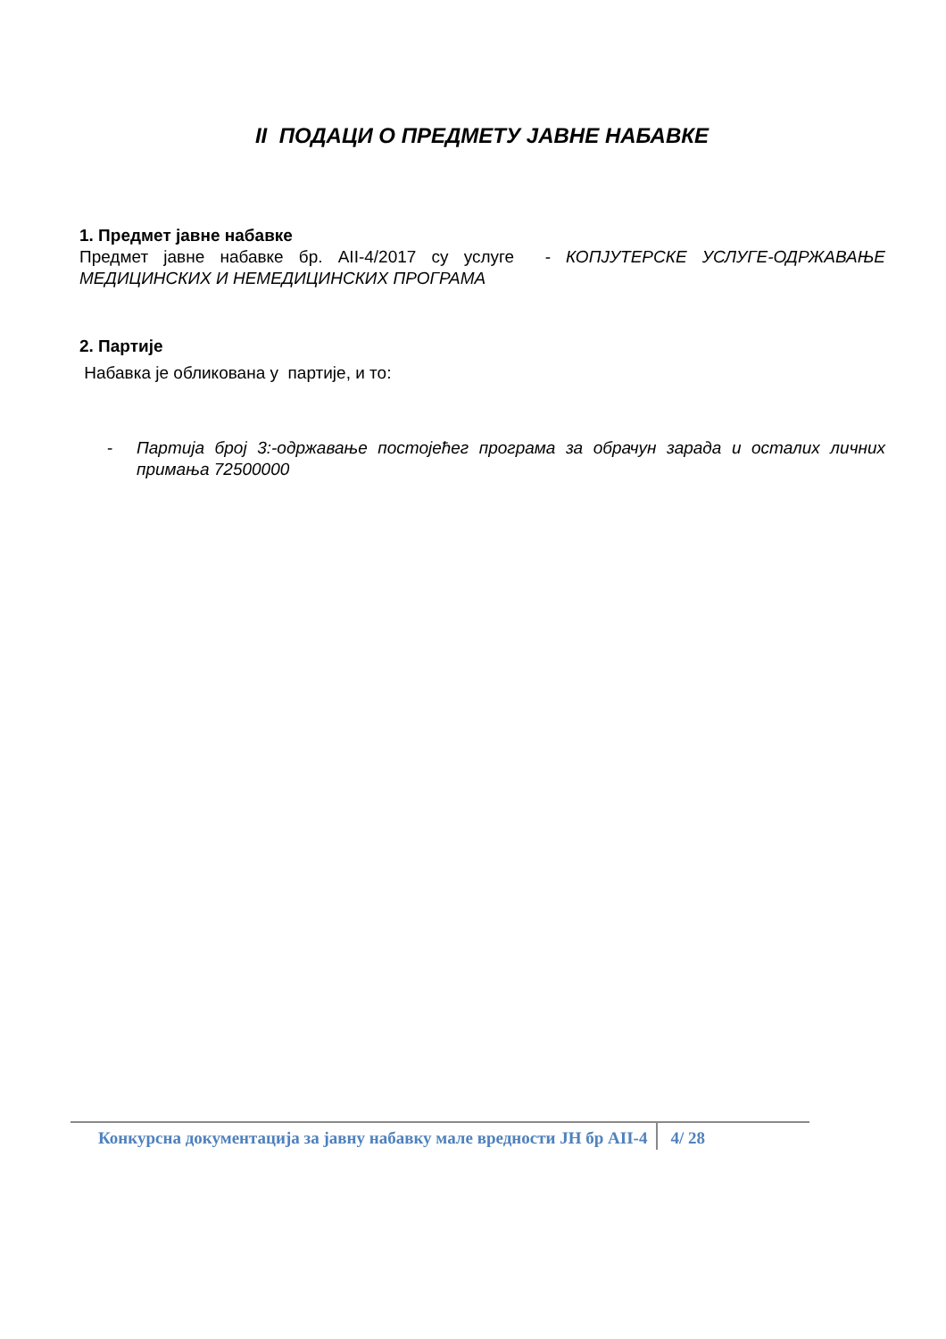II ПОДАЦИ О ПРЕДМЕТУ ЈАВНЕ НАБАВКЕ
1. Предмет јавне набавке
Предмет јавне набавке бр. АII-4/2017 су услуге - КОПЈУТЕРСКЕ УСЛУГЕ-ОДРЖАВАЊЕ МЕДИЦИНСКИХ И НЕМЕДИЦИНСКИХ ПРОГРАМА
2. Партије
Набавка је обликована у партије, и то:
- Партија број 3:-одржавање постојећег програма за обрачун зарада и осталих личних примања 72500000
Конкурсна документација за јавну набавку мале вредности ЈН бр АII-4 4/ 28